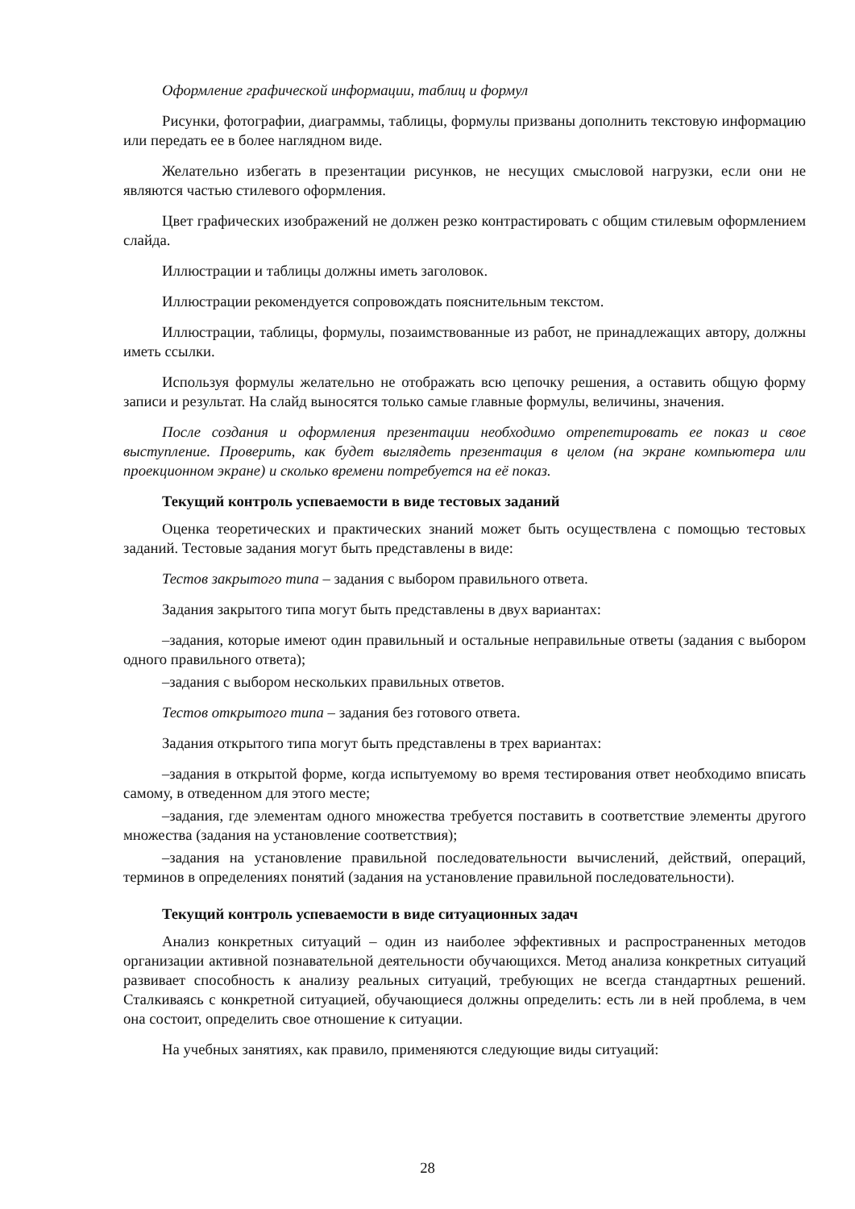Оформление графической информации, таблиц и формул
Рисунки, фотографии, диаграммы, таблицы, формулы призваны дополнить текстовую информацию или передать ее в более наглядном виде.
Желательно избегать в презентации рисунков, не несущих смысловой нагрузки, если они не являются частью стилевого оформления.
Цвет графических изображений не должен резко контрастировать с общим стилевым оформлением слайда.
Иллюстрации и таблицы должны иметь заголовок.
Иллюстрации рекомендуется сопровождать пояснительным текстом.
Иллюстрации, таблицы, формулы, позаимствованные из работ, не принадлежащих автору, должны иметь ссылки.
Используя формулы желательно не отображать всю цепочку решения, а оставить общую форму записи и результат. На слайд выносятся только самые главные формулы, величины, значения.
После создания и оформления презентации необходимо отрепетировать ее показ и свое выступление. Проверить, как будет выглядеть презентация в целом (на экране компьютера или проекционном экране) и сколько времени потребуется на её показ.
Текущий контроль успеваемости в виде тестовых заданий
Оценка теоретических и практических знаний может быть осуществлена с помощью тестовых заданий. Тестовые задания могут быть представлены в виде:
Тестов закрытого типа – задания с выбором правильного ответа.
Задания закрытого типа могут быть представлены в двух вариантах:
–задания, которые имеют один правильный и остальные неправильные ответы (задания с выбором одного правильного ответа);
–задания с выбором нескольких правильных ответов.
Тестов открытого типа – задания без готового ответа.
Задания открытого типа могут быть представлены в трех вариантах:
–задания в открытой форме, когда испытуемому во время тестирования ответ необходимо вписать самому, в отведенном для этого месте;
–задания, где элементам одного множества требуется поставить в соответствие элементы другого множества (задания на установление соответствия);
–задания на установление правильной последовательности вычислений, действий, операций, терминов в определениях понятий (задания на установление правильной последовательности).
Текущий контроль успеваемости в виде ситуационных задач
Анализ конкретных ситуаций – один из наиболее эффективных и распространенных методов организации активной познавательной деятельности обучающихся. Метод анализа конкретных ситуаций развивает способность к анализу реальных ситуаций, требующих не всегда стандартных решений. Сталкиваясь с конкретной ситуацией, обучающиеся должны определить: есть ли в ней проблема, в чем она состоит, определить свое отношение к ситуации.
На учебных занятиях, как правило, применяются следующие виды ситуаций:
28